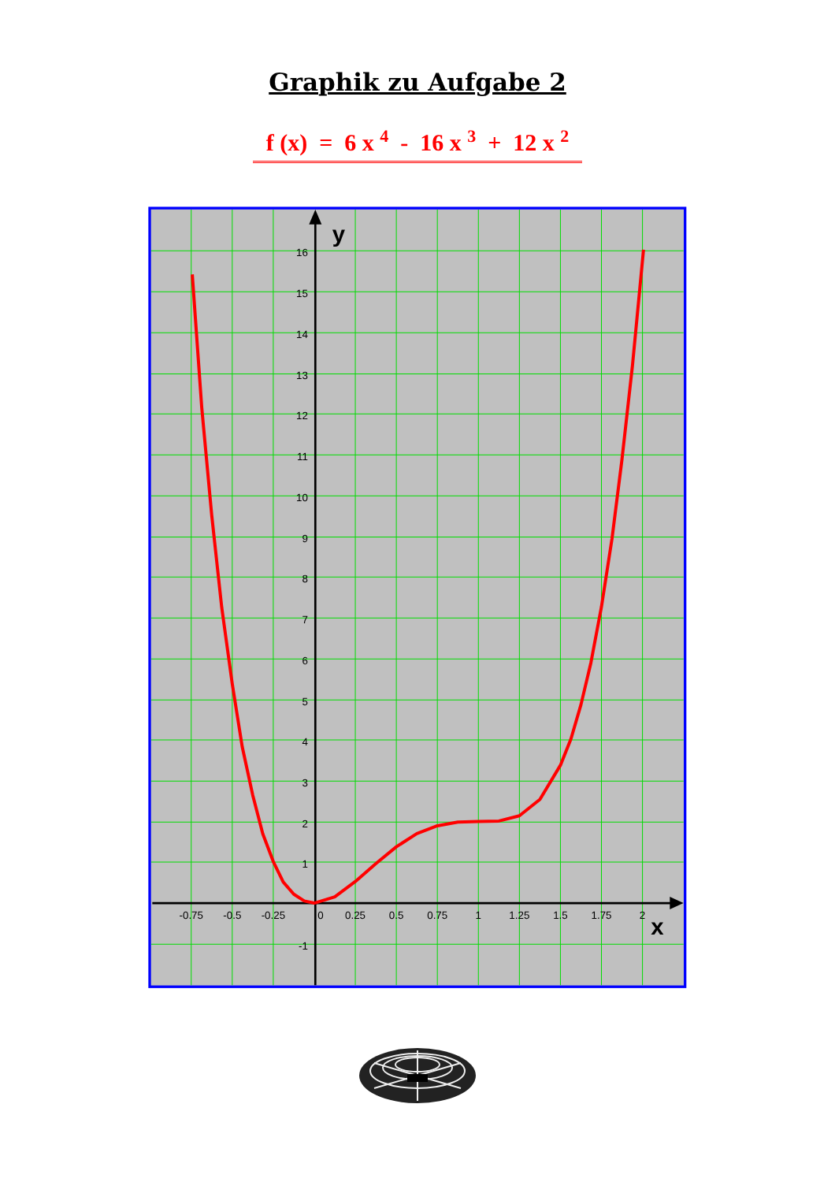Graphik zu Aufgabe 2
f (x) = 6 x <sup>4</sup> - 16 x <sup>3</sup> + 12 x <sup>2</sup>
y
x
16
15
14
13
12
11
10
9
8
7
6
5
4
3
2
1
-1
-0.75
-0.5
-0.25
0
0.25
0.5
0.75
1
1.25
1.5
1.75
2